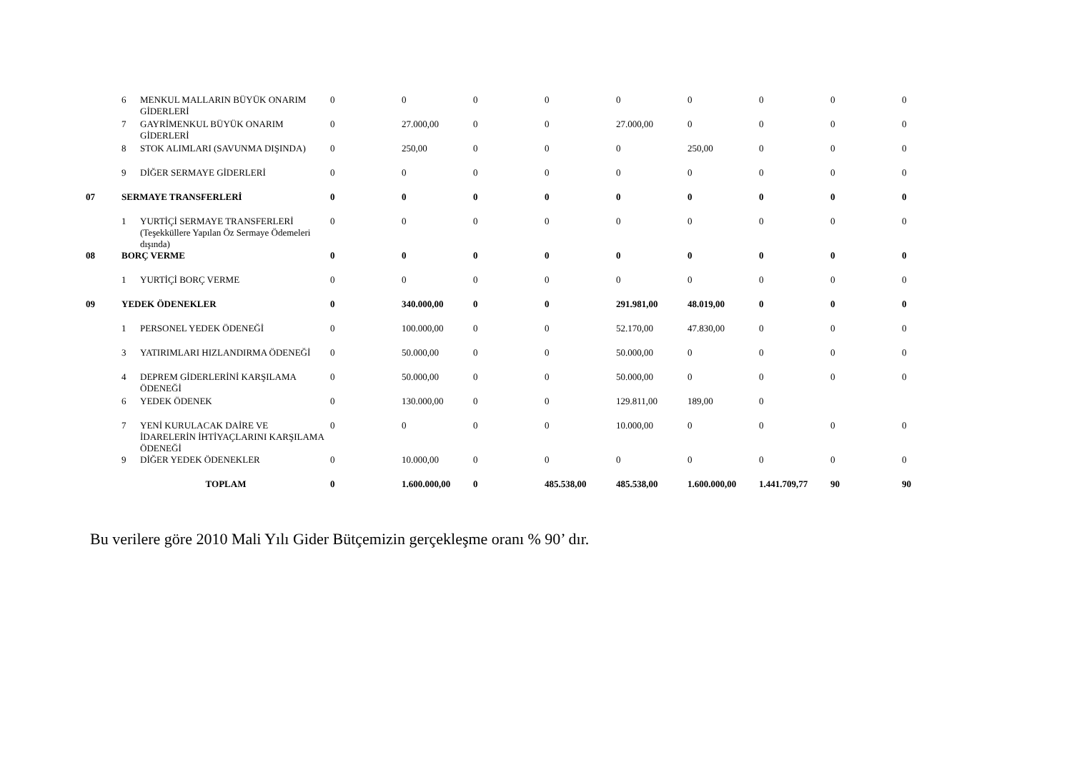| | 6 | MENKUL MALLARIN BÜYÜK ONARIM GİDERLERİ | 0 | 0 | 0 | 0 | 0 | 0 | 0 | 0 | 0 |
| | 7 | GAYRİMENKUL BÜYÜK ONARIM GİDERLERİ | 0 | 27.000,00 | 0 | 0 | 27.000,00 | 0 | 0 | 0 | 0 |
| | 8 | STOK ALIMLARI (SAVUNMA DIŞINDA) | 0 | 250,00 | 0 | 0 | 0 | 250,00 | 0 | 0 | 0 |
| | 9 | DİĞER SERMAYE GİDERLERİ | 0 | 0 | 0 | 0 | 0 | 0 | 0 | 0 | 0 |
| 07 | SERMAYE TRANSFERLERİ | | 0 | 0 | 0 | 0 | 0 | 0 | 0 | 0 | 0 |
| | 1 | YURTİÇİ SERMAYE TRANSFERLERİ (Teşekküllere Yapılan Öz Sermaye Ödemeleri dışında) | 0 | 0 | 0 | 0 | 0 | 0 | 0 | 0 | 0 |
| 08 | BORÇ VERME | | 0 | 0 | 0 | 0 | 0 | 0 | 0 | 0 | 0 |
| | 1 | YURTİÇİ BORÇ VERME | 0 | 0 | 0 | 0 | 0 | 0 | 0 | 0 | 0 |
| 09 | YEDEK ÖDENEKLER | | 0 | 340.000,00 | 0 | 0 | 291.981,00 | 48.019,00 | 0 | 0 | 0 |
| | 1 | PERSONEL YEDEK ÖDENEĞİ | 0 | 100.000,00 | 0 | 0 | 52.170,00 | 47.830,00 | 0 | 0 | 0 |
| | 3 | YATIRIMLARI HIZLANDIRMA ÖDENEĞİ | 0 | 50.000,00 | 0 | 0 | 50.000,00 | 0 | 0 | 0 | 0 |
| | 4 | DEPREM GİDERLERİNİ KARŞILAMA ÖDENEĞİ | 0 | 50.000,00 | 0 | 0 | 50.000,00 | 0 | 0 | 0 | 0 |
| | 6 | YEDEK ÖDENEK | 0 | 130.000,00 | 0 | 0 | 129.811,00 | 189,00 | 0 | | |
| | 7 | YENİ KURULACAK DAİRE VE İDARELERİN İHTİYAÇLARINI KARŞILAMA ÖDENEĞİ | 0 | 0 | 0 | 0 | 10.000,00 | 0 | 0 | 0 | 0 |
| | 9 | DİĞER YEDEK ÖDENEKLER | 0 | 10.000,00 | 0 | 0 | 0 | 0 | 0 | 0 | 0 |
| | TOPLAM | | 0 | 1.600.000,00 | 0 | 485.538,00 | 485.538,00 | 1.600.000,00 | 1.441.709,77 | 90 | 90 |
Bu verilere göre 2010 Mali Yılı Gider Bütçemizin gerçekleşme oranı % 90’ dır.